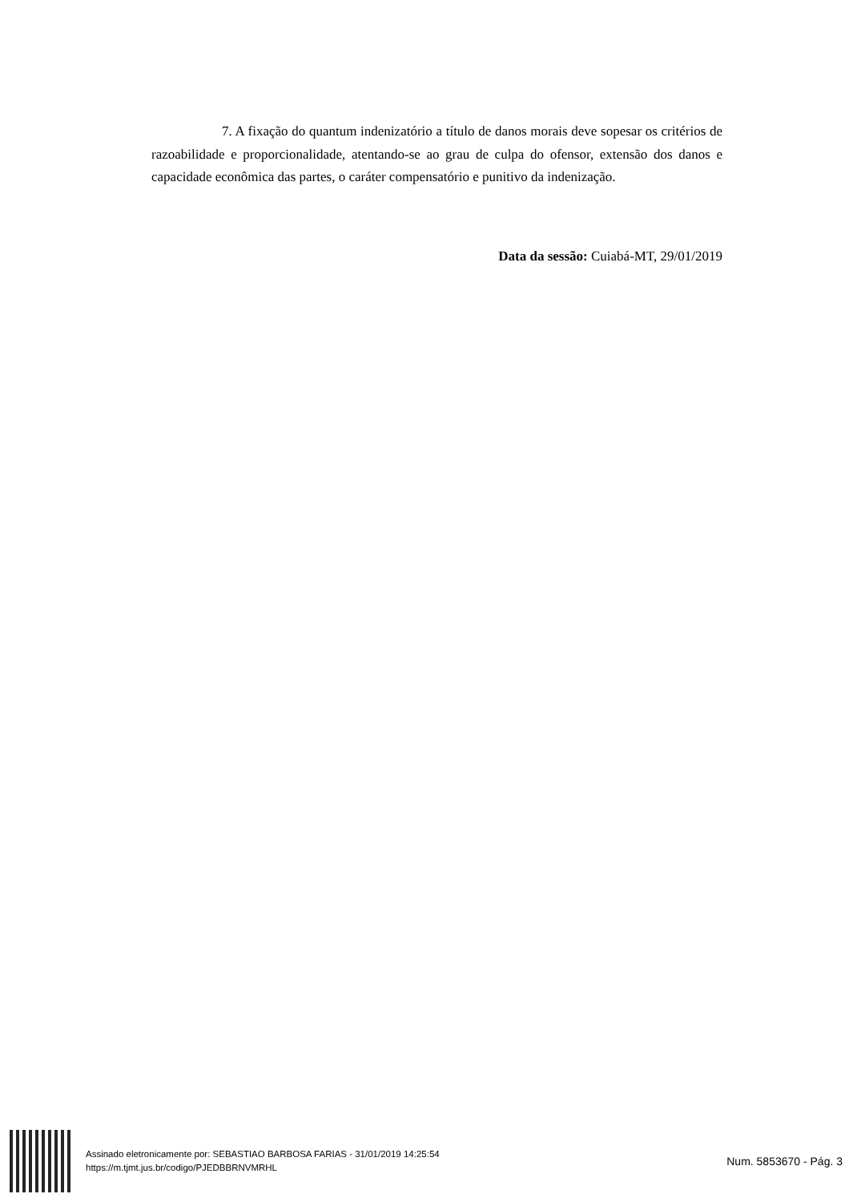7. A fixação do quantum indenizatório a título de danos morais deve sopesar os critérios de razoabilidade e proporcionalidade, atentando-se ao grau de culpa do ofensor, extensão dos danos e capacidade econômica das partes, o caráter compensatório e punitivo da indenização.
Data da sessão: Cuiabá-MT, 29/01/2019
Assinado eletronicamente por: SEBASTIAO BARBOSA FARIAS - 31/01/2019 14:25:54
https://m.tjmt.jus.br/codigo/PJEDBBRNVMRHL
Num. 5853670 - Pág. 3